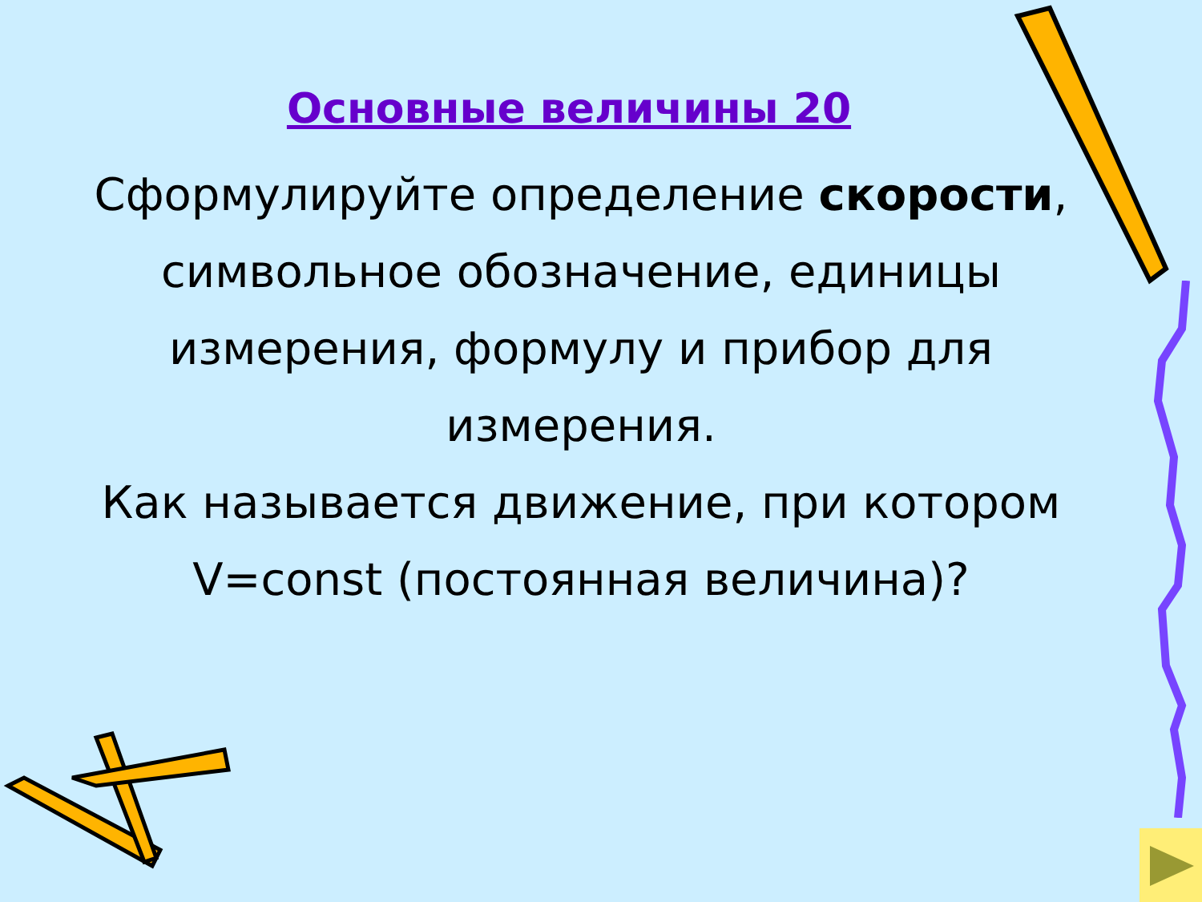Основные величины 20
Сформулируйте определение скорости, символьное обозначение, единицы измерения, формулу и прибор для измерения.
Как называется движение, при котором V=const (постоянная величина)?